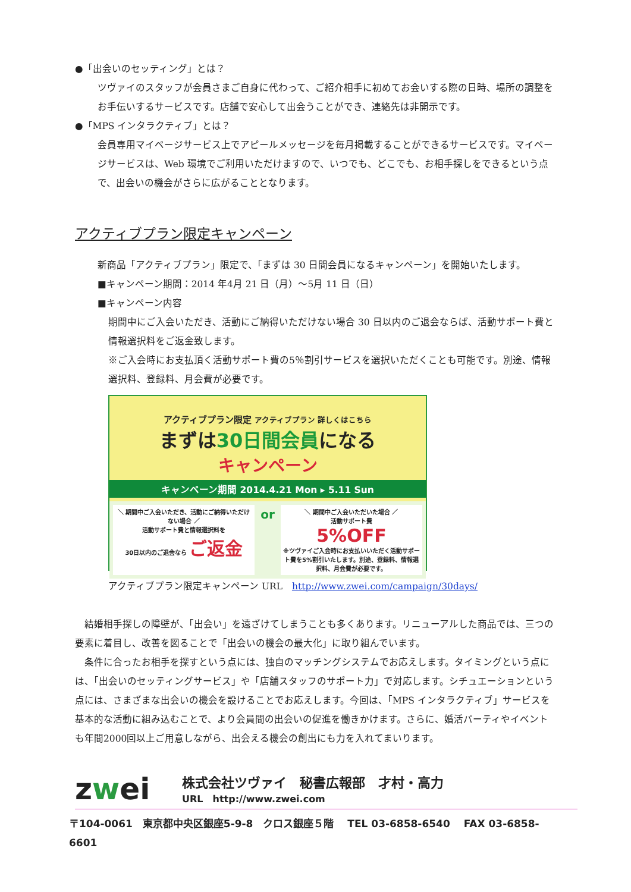●「出会いのセッティング」とは？
ツヴァイのスタッフが会員さまご自身に代わって、ご紹介相手に初めてお会いする際の日時、場所の調整をお手伝いするサービスです。店舗で安心して出会うことができ、連絡先は非開示です。
●「MPS インタラクティブ」とは？
会員専用マイページサービス上でアピールメッセージを毎月掲載することができるサービスです。マイページサービスは、Web 環境でご利用いただけますので、いつでも、どこでも、お相手探しをできるという点で、出会いの機会がさらに広がることとなります。
アクティブプラン限定キャンペーン
新商品「アクティブプラン」限定で、「まずは 30 日間会員になるキャンペーン」を開始いたします。
■キャンペーン期間：2014 年4月 21 日（月）～5月 11 日（日）
■キャンペーン内容
期間中にご入会いただき、活動にご納得いただけない場合 30 日以内のご退会ならば、活動サポート費と情報選択料をご返金致します。
※ご入会時にお支払頂く活動サポート費の5％割引サービスを選択いただくことも可能です。別途、情報選択料、登録料、月会費が必要です。
アクティブプラン限定 アクティブプラン 詳しくはこちら
まずは30日間会員になる
キャンペーン
キャンペーン期間 2014.4.21 Mon ▸ 5.11 Sun
＼ 期間中ご入会いただき、活動にご納得いただけない場合 ／
活動サポート費と情報選択料を
30日以内のご退会なら ご返金
or
＼ 期間中ご入会いただいた場合 ／
活動サポート費
5%OFF
※ツヴァイご入会時にお支払いいただく活動サポート費を5%割引いたします。別途、登録料、情報選択料、月会費が必要です。
アクティブプラン限定キャンペーン URL　http://www.zwei.com/campaign/30days/
　結婚相手探しの障壁が、「出会い」を遠ざけてしまうことも多くあります。リニューアルした商品では、三つの要素に着目し、改善を図ることで「出会いの機会の最大化」に取り組んでいます。
　条件に合ったお相手を探すという点には、独自のマッチングシステムでお応えします。タイミングという点には、「出会いのセッティングサービス」や「店舗スタッフのサポート力」で対応します。シチュエーションという点には、さまざまな出会いの機会を設けることでお応えします。今回は、「MPS インタラクティブ」サービスを基本的な活動に組み込むことで、より会員間の出会いの促進を働きかけます。さらに、婚活パーティやイベントも年間2000回以上ご用意しながら、出会える機会の創出にも力を入れてまいります。
zwei
株式会社ツヴァイ　秘書広報部　才村・高力
URL　http://www.zwei.com
〒104-0061　東京都中央区銀座5-9-8　クロス銀座５階　 TEL 03-6858-6540　 FAX 03-6858-6601